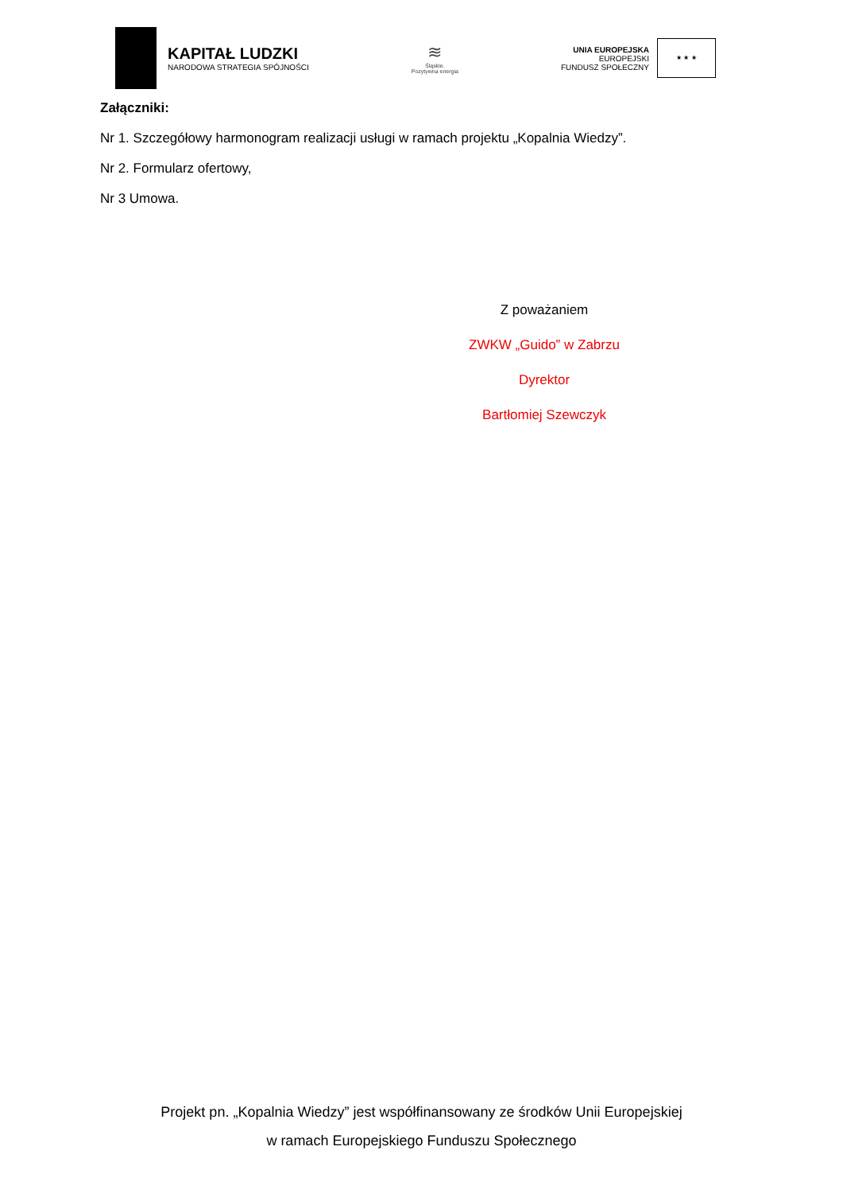KAPITAŁ LUDZKI
NARODOWA STRATEGIA SPÓJNOŚCI
≋
Śląskie.
Pozytywna energia
UNIA EUROPEJSKA
EUROPEJSKI
FUNDUSZ SPOŁECZNY
★ ★ ★
Załączniki:
Nr 1. Szczegółowy harmonogram realizacji usługi w ramach projektu „Kopalnia Wiedzy”.
Nr 2. Formularz ofertowy,
Nr 3 Umowa.
Z poważaniem
ZWKW „Guido” w Zabrzu
Dyrektor
Bartłomiej Szewczyk
Projekt pn. „Kopalnia Wiedzy” jest współfinansowany ze środków Unii Europejskiej
w ramach Europejskiego Funduszu Społecznego